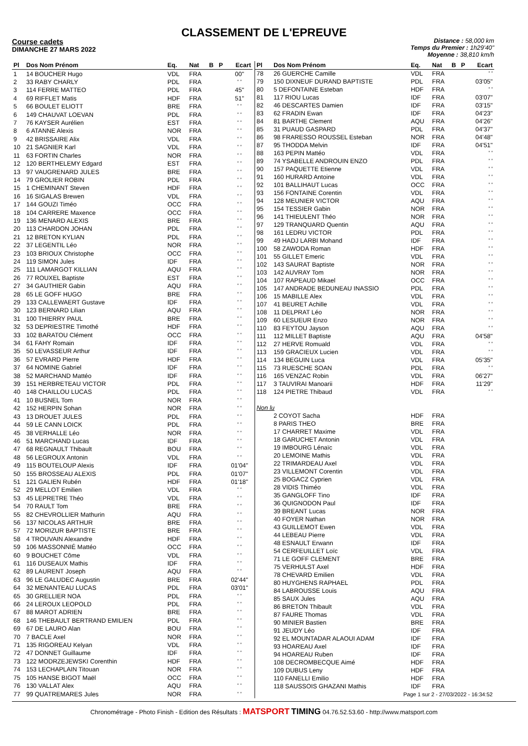CLASSEMENT DE L'EPREUVE
Course cadets
DIMANCHE 27 MARS 2022
Distance : 58,000 km
Temps du Premier : 1h29'40"
Moyenne : 38,810 km/h
| Pl | Dos Nom Prénom | Eq. | Nat | B | P | Ecart |
| --- | --- | --- | --- | --- | --- | --- |
| 1 | 14 BOUCHER Hugo | VDL | FRA | | | 00" |
| 2 | 33 RABY CHARLY | PDL | FRA | | | ' ' |
| 3 | 114 FERRE MATTEO | PDL | FRA | | | 45" |
| 4 | 69 RIFFLET Matis | HDF | FRA | | | 51" |
| 5 | 66 BOULET ELIOTT | BRE | FRA | | | ' ' |
| 6 | 149 CHAUVAT LOEVAN | PDL | FRA | | | ' ' |
| 7 | 76 KAYSER Aurélien | EST | FRA | | | ' ' |
| 8 | 6 ATANNE Alexis | NOR | FRA | | | ' ' |
| 9 | 42 BRISSAIRE Alix | VDL | FRA | | | ' ' |
| 10 | 21 SAGNIER Karl | VDL | FRA | | | ' ' |
| 11 | 63 FORTIN Charles | NOR | FRA | | | ' ' |
| 12 | 120 BERTHELEMY Edgard | EST | FRA | | | ' ' |
| 13 | 97 VAUGRENARD JULES | BRE | FRA | | | ' ' |
| 14 | 79 GROLIER ROBIN | PDL | FRA | | | ' ' |
| 15 | 1 CHEMINANT Steven | HDF | FRA | | | ' ' |
| 16 | 16 SIGALAS Brewen | VDL | FRA | | | ' ' |
| 17 | 144 GOUZI Timéo | OCC | FRA | | | ' ' |
| 18 | 104 CARRERE Maxence | OCC | FRA | | | ' ' |
| 19 | 136 MENARD ALEXIS | BRE | FRA | | | ' ' |
| 20 | 113 CHARDON JOHAN | PDL | FRA | | | ' ' |
| 21 | 12 BRETON KYLIAN | PDL | FRA | | | ' ' |
| 22 | 37 LEGENTIL Léo | NOR | FRA | | | ' ' |
| 23 | 103 BRIOUX Christophe | OCC | FRA | | | ' ' |
| 24 | 119 SIMON Jules | IDF | FRA | | | ' ' |
| 25 | 111 LAMARGOT KILLIAN | AQU | FRA | | | ' ' |
| 26 | 77 ROUXEL Baptiste | EST | FRA | | | ' ' |
| 27 | 34 GAUTHIER Gabin | AQU | FRA | | | ' ' |
| 28 | 65 LE GOFF HUGO | BRE | FRA | | | ' ' |
| 29 | 133 CALLEWAERT Gustave | IDF | FRA | | | ' ' |
| 30 | 123 BERNARD Lilian | AQU | FRA | | | ' ' |
| 31 | 100 THIERRY PAUL | BRE | FRA | | | ' ' |
| 32 | 53 DEPRIESTRE Timothé | HDF | FRA | | | ' ' |
| 33 | 102 BARATOU Clément | OCC | FRA | | | ' ' |
| 34 | 61 FAHY Romain | IDF | FRA | | | ' ' |
| 35 | 50 LEVASSEUR Arthur | IDF | FRA | | | ' ' |
| 36 | 57 EVRARD Pierre | HDF | FRA | | | ' ' |
| 37 | 64 NOMINE Gabriel | IDF | FRA | | | ' ' |
| 38 | 52 MARCHAND Mattéo | IDF | FRA | | | ' ' |
| 39 | 151 HERBRETEAU VICTOR | PDL | FRA | | | ' ' |
| 40 | 148 CHAILLOU LUCAS | PDL | FRA | | | ' ' |
| 41 | 10 BUSNEL Tom | NOR | FRA | | | ' ' |
| 42 | 152 HERPIN Sohan | NOR | FRA | | | ' ' |
| 43 | 13 DROUET JULES | PDL | FRA | | | ' ' |
| 44 | 59 LE CANN LOICK | PDL | FRA | | | ' ' |
| 45 | 38 VERHALLE Léo | NOR | FRA | | | ' ' |
| 46 | 51 MARCHAND Lucas | IDF | FRA | | | ' ' |
| 47 | 68 REGNAULT Thibault | BOU | FRA | | | ' ' |
| 48 | 56 LEGROUX Antonin | VDL | FRA | | | ' ' |
| 49 | 115 BOUTELOUP Alexis | IDF | FRA | | | 01'04" |
| 50 | 155 BROSSEAU ALEXIS | PDL | FRA | | | 01'07" |
| 51 | 121 GALIEN Rubén | HDF | FRA | | | 01'18" |
| 52 | 29 MELLOT Emilien | VDL | FRA | | | ' ' |
| 53 | 45 LEPRETRE Théo | VDL | FRA | | | ' ' |
| 54 | 70 RAULT Tom | BRE | FRA | | | ' ' |
| 55 | 82 CHEVROLLIER Mathurin | AQU | FRA | | | ' ' |
| 56 | 137 NICOLAS ARTHUR | BRE | FRA | | | ' ' |
| 57 | 72 MORIZUR BAPTISTE | BRE | FRA | | | ' ' |
| 58 | 4 TROUVAIN Alexandre | HDF | FRA | | | ' ' |
| 59 | 106 MASSONNIÉ Mattéo | OCC | FRA | | | ' ' |
| 60 | 9 BOUCHET Côme | VDL | FRA | | | ' ' |
| 61 | 116 DUSEAUX Mathis | IDF | FRA | | | ' ' |
| 62 | 89 LAURENT Joseph | AQU | FRA | | | ' ' |
| 63 | 96 LE GALUDEC Augustin | BRE | FRA | | | 02'44" |
| 64 | 32 MENANTEAU LUCAS | PDL | FRA | | | 03'01" |
| 65 | 30 GRELLIER NOA | PDL | FRA | | | ' ' |
| 66 | 24 LEROUX LEOPOLD | PDL | FRA | | | ' ' |
| 67 | 88 MAROT ADRIEN | BRE | FRA | | | ' ' |
| 68 | 146 THEBAULT BERTRAND EMILIEN | PDL | FRA | | | ' ' |
| 69 | 67 DE LAURO Alan | BOU | FRA | | | ' ' |
| 70 | 7 BACLE Axel | NOR | FRA | | | ' ' |
| 71 | 135 RIGOREAU Kelyan | VDL | FRA | | | ' ' |
| 72 | 47 DONNET Guillaume | IDF | FRA | | | ' ' |
| 73 | 122 MODRZEJEWSKI Corenthin | HDF | FRA | | | ' ' |
| 74 | 153 LECHAPLAIN Titouan | NOR | FRA | | | ' ' |
| 75 | 105 HANSE BIGOT Maël | OCC | FRA | | | ' ' |
| 76 | 130 VALLAT Alex | AQU | FRA | | | ' ' |
| 77 | 99 QUATREMARES Jules | NOR | FRA | | | ' ' |
| Pl | Dos Nom Prénom | Eq. | Nat | B | P | Ecart |
| --- | --- | --- | --- | --- | --- | --- |
| 78 | 26 GUERCHE Camille | VDL | FRA | | | ' ' |
| 79 | 150 DIXNEUF DURAND BAPTISTE | PDL | FRA | | | 03'05" |
| 80 | 5 DEFONTAINE Esteban | HDF | FRA | | | ' ' |
| 81 | 117 RIOU Lucas | IDF | FRA | | | 03'07" |
| 82 | 46 DESCARTES Damien | IDF | FRA | | | 03'15" |
| 83 | 62 FRADIN Ewan | IDF | FRA | | | 04'23" |
| 84 | 81 BARTHE Clement | AQU | FRA | | | 04'26" |
| 85 | 31 PUAUD GASPARD | PDL | FRA | | | 04'37" |
| 86 | 98 FRARESSO ROUSSEL Esteban | NOR | FRA | | | 04'48" |
| 87 | 95 THODDA Melvin | IDF | FRA | | | 04'51" |
| 88 | 163 PEPIN Mattéo | VDL | FRA | | | ' ' |
| 89 | 74 YSABELLE ANDROUIN ENZO | PDL | FRA | | | ' ' |
| 90 | 157 PAQUETTE Etienne | VDL | FRA | | | ' ' |
| 91 | 160 HURARD Antoine | VDL | FRA | | | ' ' |
| 92 | 101 BALLIHAUT Lucas | OCC | FRA | | | ' ' |
| 93 | 156 FONTAINE Corentin | VDL | FRA | | | ' ' |
| 94 | 128 MEUNIER VICTOR | AQU | FRA | | | ' ' |
| 95 | 154 TESSIER Gabin | NOR | FRA | | | ' ' |
| 96 | 141 THIEULENT Théo | NOR | FRA | | | ' ' |
| 97 | 129 TRANQUARD Quentin | AQU | FRA | | | ' ' |
| 98 | 161 LEDRU VICTOR | PDL | FRA | | | ' ' |
| 99 | 49 HADJ LARBI Mohand | IDF | FRA | | | ' ' |
| 100 | 58 ZAWODA Roman | HDF | FRA | | | ' ' |
| 101 | 55 GILLET Emeric | VDL | FRA | | | ' ' |
| 102 | 143 SAURAT Baptiste | NOR | FRA | | | ' ' |
| 103 | 142 AUVRAY Tom | NOR | FRA | | | ' ' |
| 104 | 107 RAPEAUD Mikael | OCC | FRA | | | ' ' |
| 105 | 147 ANDRADE BEDUNEAU INASSIO | PDL | FRA | | | ' ' |
| 106 | 15 MABILLE Alex | VDL | FRA | | | ' ' |
| 107 | 41 BEURET Achille | VDL | FRA | | | ' ' |
| 108 | 11 DELPRAT Léo | NOR | FRA | | | ' ' |
| 109 | 60 LESUEUR Enzo | NOR | FRA | | | ' ' |
| 110 | 83 FEYTOU Jayson | AQU | FRA | | | ' ' |
| 111 | 112 MILLET Baptiste | AQU | FRA | | | 04'58" |
| 112 | 27 HERVE Romuald | VDL | FRA | | | ' ' |
| 113 | 159 GRACIEUX Lucien | VDL | FRA | | | ' ' |
| 114 | 134 BEGUIN Luca | VDL | FRA | | | 05'35" |
| 115 | 73 RUESCHE SOAN | PDL | FRA | | | ' ' |
| 116 | 165 VENZAC Robin | VDL | FRA | | | 06'27" |
| 117 | 3 TAUVIRAI Manoarii | HDF | FRA | | | 11'29" |
| 118 | 124 PIETRE Thibaud | VDL | FRA | | | ' ' |
| Non lu | | | | | | |
| | 2 COYOT Sacha | HDF | FRA | | | |
| | 8 PARIS THEO | BRE | FRA | | | |
| | 17 CHARRET Maxime | VDL | FRA | | | |
| | 18 GARUCHET Antonin | VDL | FRA | | | |
| | 19 IMBOURG Lénaïc | VDL | FRA | | | |
| | 20 LEMOINE Mathis | VDL | FRA | | | |
| | 22 TRIMARDEAU Axel | VDL | FRA | | | |
| | 23 VILLEMONT Corentin | VDL | FRA | | | |
| | 25 BOGACZ Cyprien | VDL | FRA | | | |
| | 28 VIDIS Thiméo | VDL | FRA | | | |
| | 35 GANGLOFF Tino | IDF | FRA | | | |
| | 36 QUIGNODON Paul | IDF | FRA | | | |
| | 39 BREANT Lucas | NOR | FRA | | | |
| | 40 FOYER Nathan | NOR | FRA | | | |
| | 43 GUILLEMOT Ewen | VDL | FRA | | | |
| | 44 LEBEAU Pierre | VDL | FRA | | | |
| | 48 ESNAULT Erwann | IDF | FRA | | | |
| | 54 CERFEUILLET Loïc | VDL | FRA | | | |
| | 71 LE GOFF CLEMENT | BRE | FRA | | | |
| | 75 VERHULST Axel | HDF | FRA | | | |
| | 78 CHEVARD Emilien | VDL | FRA | | | |
| | 80 HUYGHENS RAPHAEL | PDL | FRA | | | |
| | 84 LABROUSSE Louis | AQU | FRA | | | |
| | 85 SAUX Jules | AQU | FRA | | | |
| | 86 BRETON Thibault | VDL | FRA | | | |
| | 87 FAURE Thomas | VDL | FRA | | | |
| | 90 MINIER Bastien | BRE | FRA | | | |
| | 91 JEUDY Léo | IDF | FRA | | | |
| | 92 EL MOUNTADAR ALAOUI ADAM | IDF | FRA | | | |
| | 93 HOAREAU Axel | IDF | FRA | | | |
| | 94 HOAREAU Ruben | IDF | FRA | | | |
| | 108 DECROMBECQUE Aimé | HDF | FRA | | | |
| | 109 DUBUS Leny | HDF | FRA | | | |
| | 110 FANELLI Emilio | HDF | FRA | | | |
| | 118 SAUSSOIS GHAZANI Mathis | IDF | FRA | | | |
| Page 1 sur 2 - 27/03/2022 - 16:34:52 | | | | | | |
Chronométrage - Photo Finish - Edition des Résultats : MATSPORT TIMING 04.76.52.53.60 - http://www.matsport.com